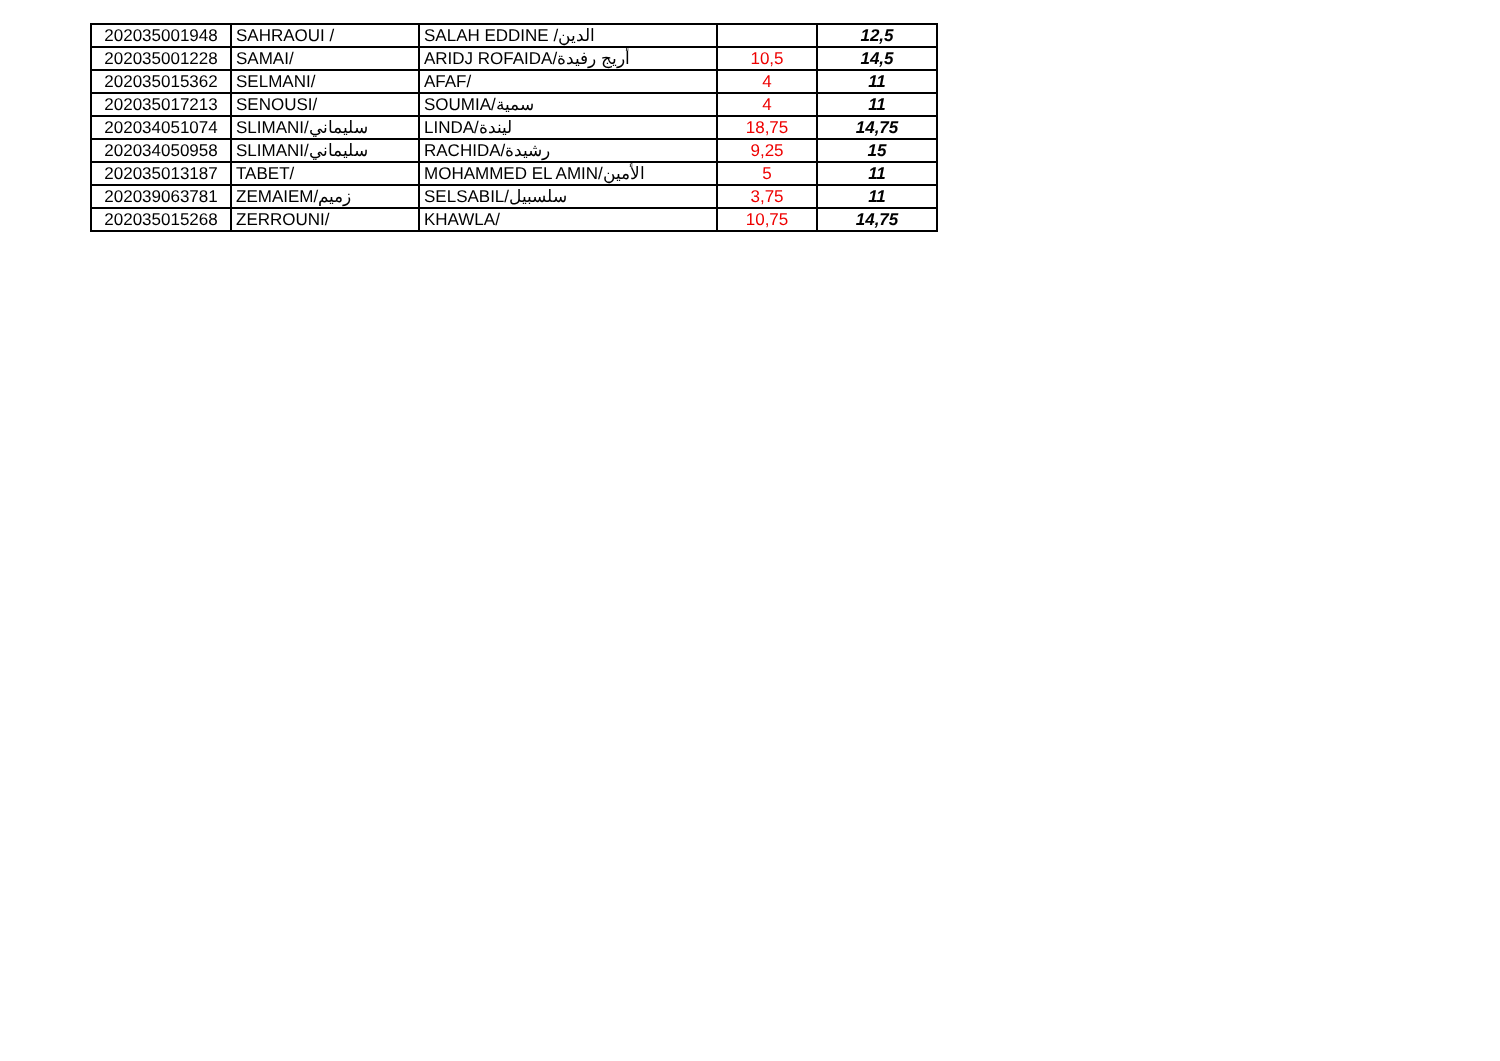| 202035001948 | SAHRAOUI / | SALAH EDDINE /الدين | | 12,5 |
| 202035001228 | SAMAI/ | ARIDJ ROFAIDA/أريج رفيدة | 10,5 | 14,5 |
| 202035015362 | SELMANI/ | AFAF/ | 4 | 11 |
| 202035017213 | SENOUSI/ | SOUMIA/سمية | 4 | 11 |
| 202034051074 | SLIMANI/سليماني | LINDA/ليندة | 18,75 | 14,75 |
| 202034050958 | SLIMANI/سليماني | RACHIDA/رشيدة | 9,25 | 15 |
| 202035013187 | TABET/ | MOHAMMED EL AMIN/الأمين | 5 | 11 |
| 202039063781 | ZEMAIEM/زميم | SELSABIL/سلسبيل | 3,75 | 11 |
| 202035015268 | ZERROUNI/ | KHAWLA/ | 10,75 | 14,75 |